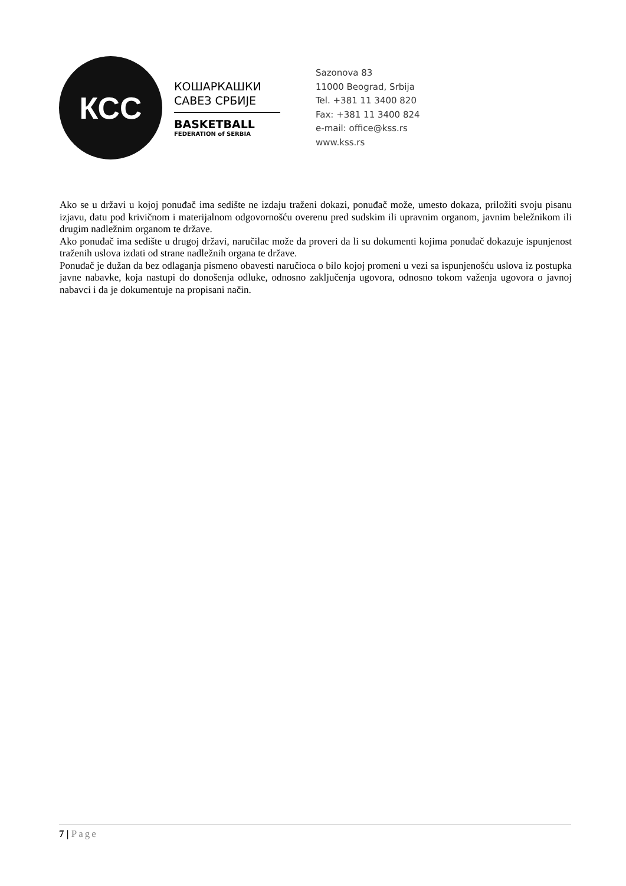КСС
КОШАРКАШКИ
САВЕЗ СРБИЈЕ
BASKETBALL
FEDERATION of SERBIA
Sazonova 83
11000 Beograd, Srbija
Tel. +381 11 3400 820
Fax: +381 11 3400 824
e-mail: office@kss.rs
www.kss.rs
Ako se u državi u kojoj ponuđač ima sedište ne izdaju traženi dokazi, ponuđač može, umesto dokaza, priložiti svoju pisanu izjavu, datu pod krivičnom i materijalnom odgovornošću overenu pred sudskim ili upravnim organom, javnim beležnikom ili drugim nadležnim organom te države.
Ako ponuđač ima sedište u drugoj državi, naručilac može da proveri da li su dokumenti kojima ponuđač dokazuje ispunjenost traženih uslova izdati od strane nadležnih organa te države.
Ponuđač je dužan da bez odlaganja pismeno obavesti naručioca o bilo kojoj promeni u vezi sa ispunjenošću uslova iz postupka javne nabavke, koja nastupi do donošenja odluke, odnosno zaključenja ugovora, odnosno tokom važenja ugovora o javnoj nabavci i da je dokumentuje na propisani način.
7 | Page